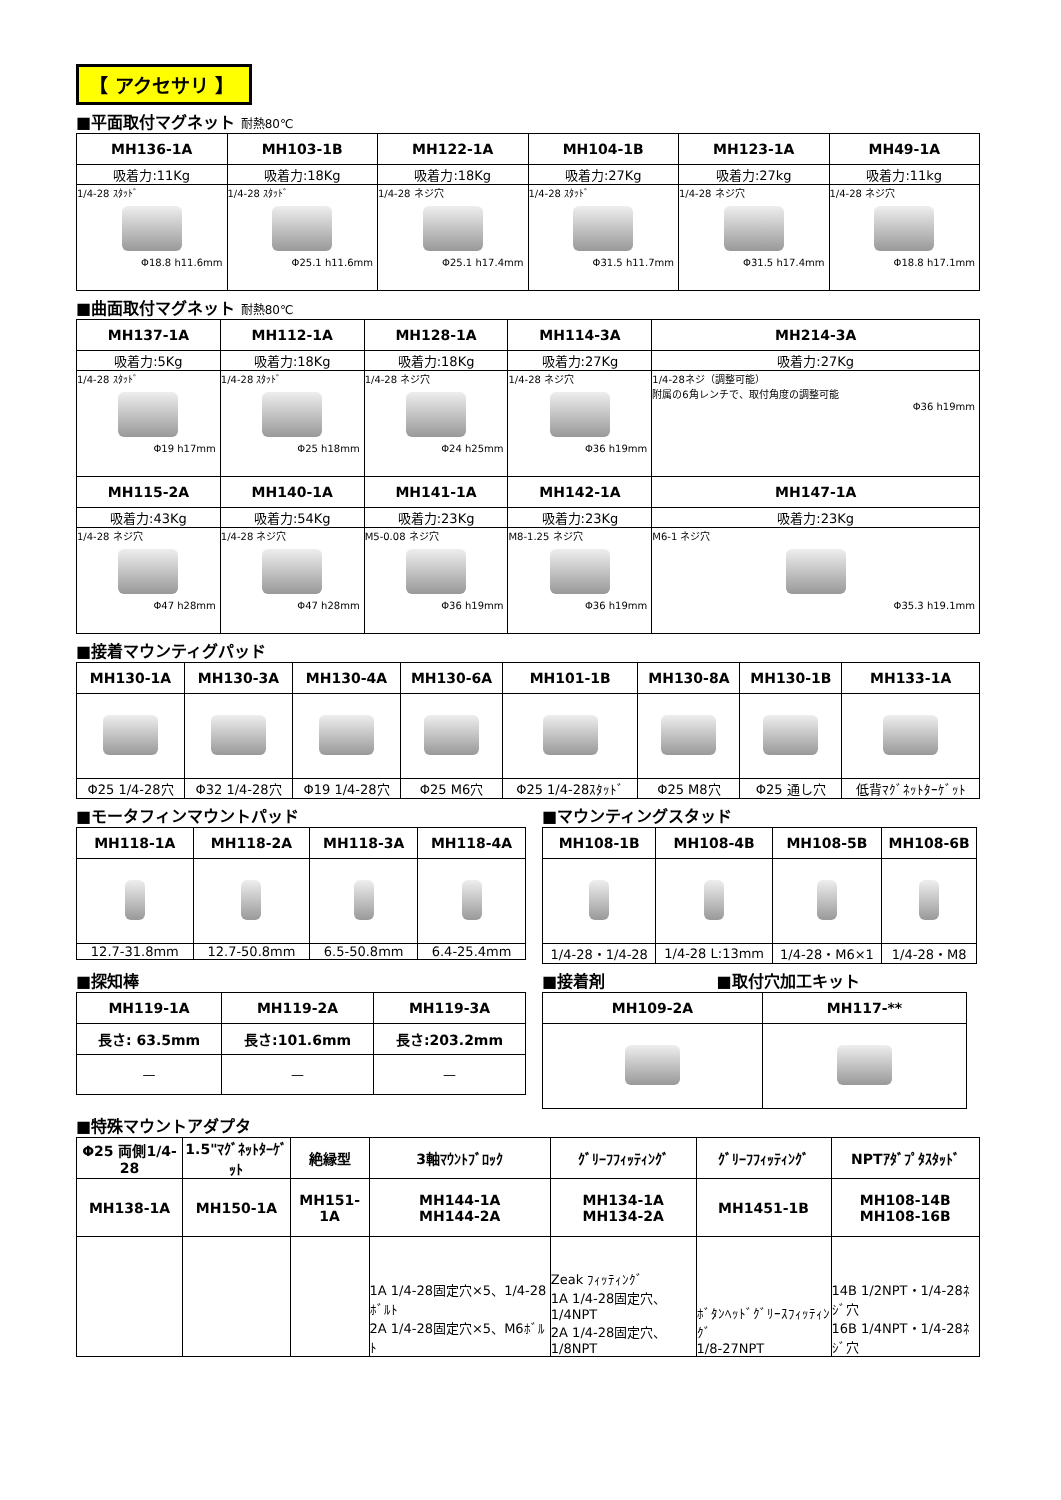【 アクセサリ 】
■平面取付マグネット 耐熱80℃
| MH136-1A | MH103-1B | MH122-1A | MH104-1B | MH123-1A | MH49-1A |
| --- | --- | --- | --- | --- | --- |
| 吸着力:11Kg | 吸着力:18Kg | 吸着力:18Kg | 吸着力:27Kg | 吸着力:27kg | 吸着力:11kg |
| 1/4-28 ｽﾀｯﾄﾞ Φ18.8 h11.6mm | 1/4-28 ｽﾀｯﾄﾞ Φ25.1 h11.6mm | 1/4-28 ネジ穴 Φ25.1 h17.4mm | 1/4-28 ｽﾀｯﾄﾞ Φ31.5 h11.7mm | 1/4-28 ネジ穴 Φ31.5 h17.4mm | 1/4-28 ネジ穴 Φ18.8 h17.1mm |
■曲面取付マグネット 耐熱80℃
| MH137-1A | MH112-1A | MH128-1A | MH114-3A | MH214-3A |
| --- | --- | --- | --- | --- |
| 吸着力:5Kg | 吸着力:18Kg | 吸着力:18Kg | 吸着力:27Kg | 吸着力:27Kg |
| 1/4-28 ｽﾀｯﾄﾞ Φ19 h17mm | 1/4-28 ｽﾀｯﾄﾞ Φ25 h18mm | 1/4-28 ネジ穴 Φ24 h25mm | 1/4-28 ネジ穴 Φ36 h19mm | 1/4-28ネジ（調整可能） 附属の6角レンチで、取付角度の調整可能 Φ36 h19mm |
| MH115-2A | MH140-1A | MH141-1A | MH142-1A | MH147-1A |
| 吸着力:43Kg | 吸着力:54Kg | 吸着力:23Kg | 吸着力:23Kg | 吸着力:23Kg |
| 1/4-28 ネジ穴 Φ47 h28mm | 1/4-28 ネジ穴 Φ47 h28mm | M5-0.08 ネジ穴 Φ36 h19mm | M8-1.25 ネジ穴 Φ36 h19mm | M6-1 ネジ穴 Φ35.3 h19.1mm |
■接着マウンティグパッド
| MH130-1A | MH130-3A | MH130-4A | MH130-6A | MH101-1B | MH130-8A | MH130-1B | MH133-1A |
| --- | --- | --- | --- | --- | --- | --- | --- |
| Φ25 1/4-28穴 | Φ32 1/4-28穴 | Φ19 1/4-28穴 | Φ25 M6穴 | Φ25 1/4-28ｽﾀｯﾄﾞ | Φ25 M8穴 | Φ25 通し穴 | 低背ﾏｸﾞﾈｯﾄﾀｰｹﾞｯﾄ |
■モータフィンマウントパッド
| MH118-1A | MH118-2A | MH118-3A | MH118-4A |
| --- | --- | --- | --- |
| 12.7-31.8mm | 12.7-50.8mm | 6.5-50.8mm | 6.4-25.4mm |
■マウンティングスタッド
| MH108-1B | MH108-4B | MH108-5B | MH108-6B |
| --- | --- | --- | --- |
| 1/4-28・1/4-28 | 1/4-28 L:13mm | 1/4-28・M6×1 | 1/4-28・M8 |
■探知棒
| MH119-1A | MH119-2A | MH119-3A |
| --- | --- | --- |
| 長さ: 63.5mm | 長さ:101.6mm | 長さ:203.2mm |
| — | — | — |
■接着剤 ■取付穴加工キット
| MH109-2A | MH117-** |
| --- | --- |
■特殊マウントアダプタ
| Φ25 両側1/4-28 | 1.5"ﾏｸﾞﾈｯﾄﾀｰｹﾞｯﾄ | 絶縁型 | 3軸ﾏｳﾝﾄﾌﾞﾛｯｸ | ｸﾞﾘｰﾌﾌｨｯﾃｨﾝｸﾞ | ｸﾞﾘｰﾌﾌｨｯﾃｨﾝｸﾞ | NPTｱﾀﾞﾌﾟﾀｽﾀｯﾄﾞ |
| --- | --- | --- | --- | --- | --- | --- |
| MH138-1A | MH150-1A | MH151-1A | MH144-1A MH144-2A | MH134-1A MH134-2A | MH1451-1B | MH108-14B MH108-16B |
| | | | 1A 1/4-28固定穴×5、1/4-28ﾎﾞﾙﾄ 2A 1/4-28固定穴×5、M6ﾎﾞﾙﾄ | Zeak ﾌｨｯﾃｨﾝｸﾞ 1A 1/4-28固定穴、1/4NPT 2A 1/4-28固定穴、1/8NPT | ﾎﾞﾀﾝﾍｯﾄﾞｸﾞﾘｰｽﾌｨｯﾃｨﾝｸﾞ 1/8-27NPT | 14B 1/2NPT・1/4-28ﾈｼﾞ穴 16B 1/4NPT・1/4-28ﾈｼﾞ穴 |